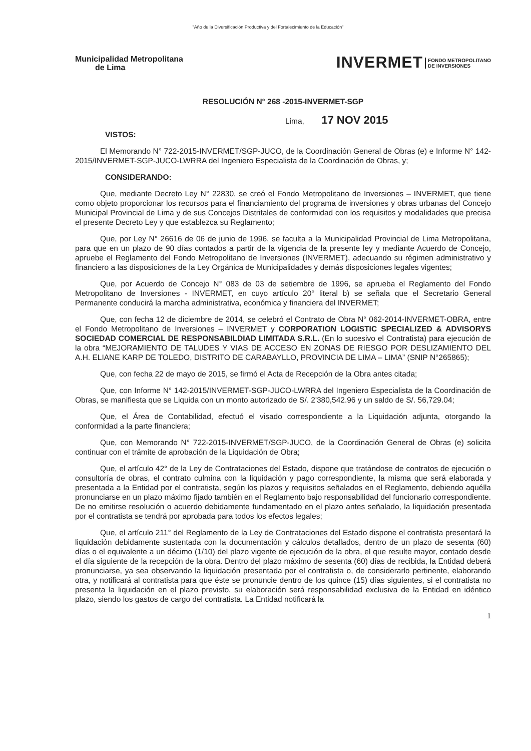"Año de la Diversificación Productiva y del Fortalecimiento de la Educación"
Municipalidad Metropolitana
de Lima
INVERMET FONDO METROPOLITANO
DE INVERSIONES
RESOLUCIÓN N° 268 -2015-INVERMET-SGP
Lima, 17 NOV 2015
VISTOS:
El Memorando N° 722-2015-INVERMET/SGP-JUCO, de la Coordinación General de Obras (e) e Informe N° 142-2015/INVERMET-SGP-JUCO-LWRRA del Ingeniero Especialista de la Coordinación de Obras, y;
CONSIDERANDO:
Que, mediante Decreto Ley N° 22830, se creó el Fondo Metropolitano de Inversiones – INVERMET, que tiene como objeto proporcionar los recursos para el financiamiento del programa de inversiones y obras urbanas del Concejo Municipal Provincial de Lima y de sus Concejos Distritales de conformidad con los requisitos y modalidades que precisa el presente Decreto Ley y que establezca su Reglamento;
Que, por Ley N° 26616 de 06 de junio de 1996, se faculta a la Municipalidad Provincial de Lima Metropolitana, para que en un plazo de 90 días contados a partir de la vigencia de la presente ley y mediante Acuerdo de Concejo, apruebe el Reglamento del Fondo Metropolitano de Inversiones (INVERMET), adecuando su régimen administrativo y financiero a las disposiciones de la Ley Orgánica de Municipalidades y demás disposiciones legales vigentes;
Que, por Acuerdo de Concejo N° 083 de 03 de setiembre de 1996, se aprueba el Reglamento del Fondo Metropolitano de Inversiones - INVERMET, en cuyo artículo 20° literal b) se señala que el Secretario General Permanente conducirá la marcha administrativa, económica y financiera del INVERMET;
Que, con fecha 12 de diciembre de 2014, se celebró el Contrato de Obra N° 062-2014-INVERMET-OBRA, entre el Fondo Metropolitano de Inversiones – INVERMET y CORPORATION LOGISTIC SPECIALIZED & ADVISORYS SOCIEDAD COMERCIAL DE RESPONSABILDIAD LIMITADA S.R.L. (En lo sucesivo el Contratista) para ejecución de la obra “MEJORAMIENTO DE TALUDES Y VIAS DE ACCESO EN ZONAS DE RIESGO POR DESLIZAMIENTO DEL A.H. ELIANE KARP DE TOLEDO, DISTRITO DE CARABAYLLO, PROVINCIA DE LIMA – LIMA” (SNIP N°265865);
Que, con fecha 22 de mayo de 2015, se firmó el Acta de Recepción de la Obra antes citada;
Que, con Informe N° 142-2015/INVERMET-SGP-JUCO-LWRRA del Ingeniero Especialista de la Coordinación de Obras, se manifiesta que se Liquida con un monto autorizado de S/. 2'380,542.96 y un saldo de S/. 56,729.04;
Que, el Área de Contabilidad, efectuó el visado correspondiente a la Liquidación adjunta, otorgando la conformidad a la parte financiera;
Que, con Memorando N° 722-2015-INVERMET/SGP-JUCO, de la Coordinación General de Obras (e) solicita continuar con el trámite de aprobación de la Liquidación de Obra;
Que, el artículo 42° de la Ley de Contrataciones del Estado, dispone que tratándose de contratos de ejecución o consultoría de obras, el contrato culmina con la liquidación y pago correspondiente, la misma que será elaborada y presentada a la Entidad por el contratista, según los plazos y requisitos señalados en el Reglamento, debiendo aquélla pronunciarse en un plazo máximo fijado también en el Reglamento bajo responsabilidad del funcionario correspondiente. De no emitirse resolución o acuerdo debidamente fundamentado en el plazo antes señalado, la liquidación presentada por el contratista se tendrá por aprobada para todos los efectos legales;
Que, el artículo 211° del Reglamento de la Ley de Contrataciones del Estado dispone el contratista presentará la liquidación debidamente sustentada con la documentación y cálculos detallados, dentro de un plazo de sesenta (60) días o el equivalente a un décimo (1/10) del plazo vigente de ejecución de la obra, el que resulte mayor, contado desde el día siguiente de la recepción de la obra. Dentro del plazo máximo de sesenta (60) días de recibida, la Entidad deberá pronunciarse, ya sea observando la liquidación presentada por el contratista o, de considerarlo pertinente, elaborando otra, y notificará al contratista para que éste se pronuncie dentro de los quince (15) días siguientes, si el contratista no presenta la liquidación en el plazo previsto, su elaboración será responsabilidad exclusiva de la Entidad en idéntico plazo, siendo los gastos de cargo del contratista. La Entidad notificará la
1